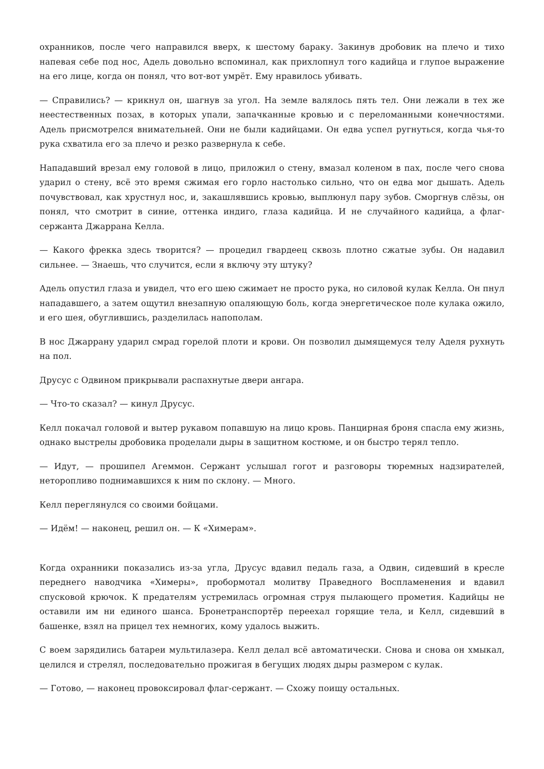охранников, после чего направился вверх, к шестому бараку. Закинув дробовик на плечо и тихо напевая себе под нос, Адель довольно вспоминал, как прихлопнул того кадийца и глупое выражение на его лице, когда он понял, что вот-вот умрёт. Ему нравилось убивать.
— Справились? — крикнул он, шагнув за угол. На земле валялось пять тел. Они лежали в тех же неестественных позах, в которых упали, запачканные кровью и с переломанными конечностями. Адель присмотрелся внимательней. Они не были кадийцами. Он едва успел ругнуться, когда чья-то рука схватила его за плечо и резко развернула к себе.
Нападавший врезал ему головой в лицо, приложил о стену, вмазал коленом в пах, после чего снова ударил о стену, всё это время сжимая его горло настолько сильно, что он едва мог дышать. Адель почувствовал, как хрустнул нос, и, закашлявшись кровью, выплюнул пару зубов. Сморгнув слёзы, он понял, что смотрит в синие, оттенка индиго, глаза кадийца. И не случайного кадийца, а флаг-сержанта Джаррана Келла.
— Какого фрекка здесь творится? — процедил гвардеец сквозь плотно сжатые зубы. Он надавил сильнее. — Знаешь, что случится, если я включу эту штуку?
Адель опустил глаза и увидел, что его шею сжимает не просто рука, но силовой кулак Келла. Он пнул нападавшего, а затем ощутил внезапную опаляющую боль, когда энергетическое поле кулака ожило, и его шея, обуглившись, разделилась напополам.
В нос Джаррану ударил смрад горелой плоти и крови. Он позволил дымящемуся телу Аделя рухнуть на пол.
Друсус с Одвином прикрывали распахнутые двери ангара.
— Что-то сказал? — кинул Друсус.
Келл покачал головой и вытер рукавом попавшую на лицо кровь. Панцирная броня спасла ему жизнь, однако выстрелы дробовика проделали дыры в защитном костюме, и он быстро терял тепло.
— Идут, — прошипел Агеммон. Сержант услышал гогот и разговоры тюремных надзирателей, неторопливо поднимавшихся к ним по склону. — Много.
Келл переглянулся со своими бойцами.
— Идём! — наконец, решил он. — К «Химерам».
Когда охранники показались из-за угла, Друсус вдавил педаль газа, а Одвин, сидевший в кресле переднего наводчика «Химеры», пробормотал молитву Праведного Воспламенения и вдавил спусковой крючок. К предателям устремилась огромная струя пылающего прометия. Кадийцы не оставили им ни единого шанса. Бронетранспортёр переехал горящие тела, и Келл, сидевший в башенке, взял на прицел тех немногих, кому удалось выжить.
С воем зарядились батареи мультилазера. Келл делал всё автоматически. Снова и снова он хмыкал, целился и стрелял, последовательно прожигая в бегущих людях дыры размером с кулак.
— Готово, — наконец провоксировал флаг-сержант. — Схожу поищу остальных.